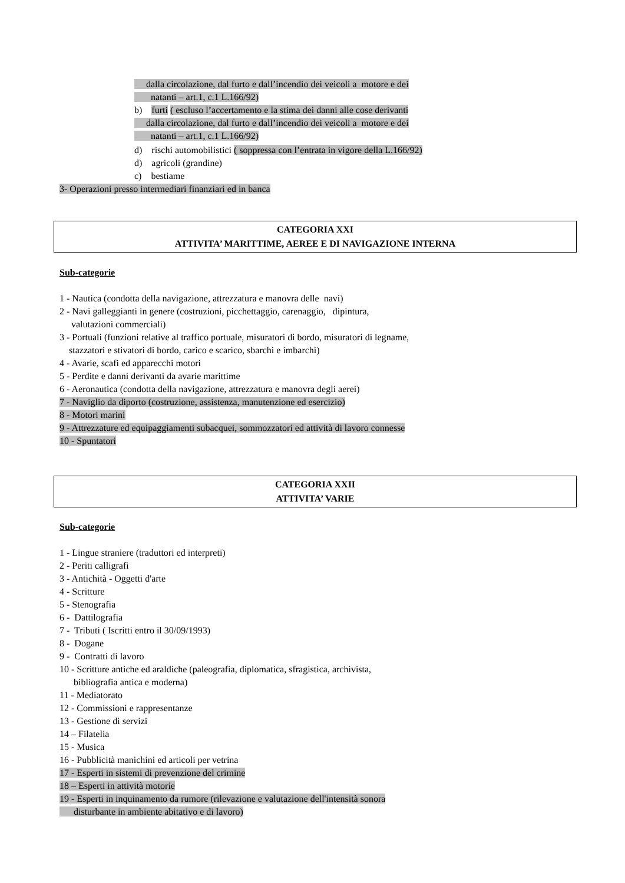dalla circolazione, dal furto e dall’incendio dei veicoli a motore e dei
natanti – art.1, c.1 L.166/92)
b) furti ( escluso l’accertamento e la stima dei danni alle cose derivanti
dalla circolazione, dal furto e dall’incendio dei veicoli a motore e dei
natanti – art.1, c.1 L.166/92)
d) rischi automobilistici ( soppressa con l’entrata in vigore della L.166/92)
d) agricoli (grandine)
c) bestiame
3- Operazioni presso intermediari finanziari ed in banca
CATEGORIA XXI
ATTIVITA’ MARITTIME, AEREE E DI NAVIGAZIONE INTERNA
Sub-categorie
1 - Nautica (condotta della navigazione, attrezzatura e manovra delle navi) 2 - Navi galleggianti in genere (costruzioni, picchettaggio, carenaggio, dipintura, valutazioni commerciali) 3 - Portuali (funzioni relative al traffico portuale, misuratori di bordo, misuratori di legname, stazzatori e stivatori di bordo, carico e scarico, sbarchi e imbarchi) 4 - Avarie, scafi ed apparecchi motori 5 - Perdite e danni derivanti da avarie marittime 6 - Aeronautica (condotta della navigazione, attrezzatura e manovra degli aerei) 7 - Naviglio da diporto (costruzione, assistenza, manutenzione ed esercizio) 8 - Motori marini 9 - Attrezzature ed equipaggiamenti subacquei, sommozzatori ed attività di lavoro connesse 10 - Spuntatori
CATEGORIA XXII
ATTIVITA’ VARIE
Sub-categorie
1 - Lingue straniere (traduttori ed interpreti) 2 - Periti calligrafi 3 - Antichità - Oggetti d'arte 4 - Scritture 5 - Stenografia 6 - Dattilografia 7 - Tributi ( Iscritti entro il 30/09/1993) 8 - Dogane 9 - Contratti di lavoro 10 - Scritture antiche ed araldiche (paleografia, diplomatica, sfragistica, archivista, bibliografia antica e moderna) 11 - Mediatorato 12 - Commissioni e rappresentanze 13 - Gestione di servizi 14 – Filatelia 15 - Musica 16 - Pubblicità manichini ed articoli per vetrina 17 - Esperti in sistemi di prevenzione del crimine 18 – Esperti in attività motorie 19 - Esperti in inquinamento da rumore (rilevazione e valutazione dell'intensità sonora disturbante in ambiente abitativo e di lavoro)